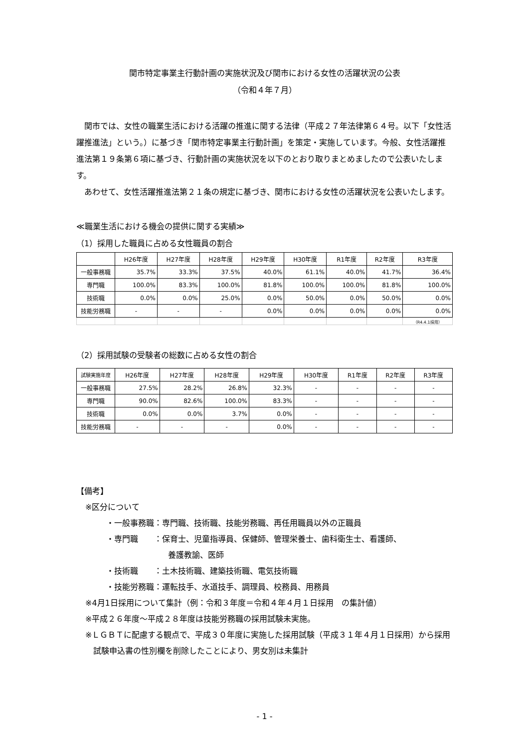関市特定事業主行動計画の実施状況及び関市における女性の活躍状況の公表
（令和４年７月）
関市では、女性の職業生活における活躍の推進に関する法律（平成２７年法律第６４号。以下「女性活躍推進法」という。）に基づき「関市特定事業主行動計画」を策定・実施しています。今般、女性活躍推進法第１９条第６項に基づき、行動計画の実施状況を以下のとおり取りまとめましたので公表いたします。
あわせて、女性活躍推進法第２１条の規定に基づき、関市における女性の活躍状況を公表いたします。
≪職業生活における機会の提供に関する実績≫
（1）採用した職員に占める女性職員の割合
| | H26年度 | H27年度 | H28年度 | H29年度 | H30年度 | R1年度 | R2年度 | R3年度 |
| --- | --- | --- | --- | --- | --- | --- | --- | --- |
| 一般事務職 | 35.7% | 33.3% | 37.5% | 40.0% | 61.1% | 40.0% | 41.7% | 36.4% |
| 専門職 | 100.0% | 83.3% | 100.0% | 81.8% | 100.0% | 100.0% | 81.8% | 100.0% |
| 技術職 | 0.0% | 0.0% | 25.0% | 0.0% | 50.0% | 0.0% | 50.0% | 0.0% |
| 技能労務職 | - | - | - | 0.0% | 0.0% | 0.0% | 0.0% | 0.0% |
| | | | | | | | | （R4.4.1採用） |
（2）採用試験の受験者の総数に占める女性の割合
| 試験実施年度 | H26年度 | H27年度 | H28年度 | H29年度 | H30年度 | R1年度 | R2年度 | R3年度 |
| --- | --- | --- | --- | --- | --- | --- | --- | --- |
| 一般事務職 | 27.5% | 28.2% | 26.8% | 32.3% | - | - | - | - |
| 専門職 | 90.0% | 82.6% | 100.0% | 83.3% | - | - | - | - |
| 技術職 | 0.0% | 0.0% | 3.7% | 0.0% | - | - | - | - |
| 技能労務職 | - | - | - | 0.0% | - | - | - | - |
【備考】
※区分について
・一般事務職：専門職、技術職、技能労務職、再任用職員以外の正職員
・専門職　　：保育士、児童指導員、保健師、管理栄養士、歯科衛生士、看護師、
養護教諭、医師
・技術職　　：土木技術職、建築技術職、電気技術職
・技能労務職：運転技手、水道技手、調理員、校務員、用務員
※4月1日採用について集計（例：令和３年度＝令和４年４月１日採用　の集計値）
※平成２６年度～平成２８年度は技能労務職の採用試験未実施。
※ＬＧＢＴに配慮する観点で、平成３０年度に実施した採用試験（平成３１年４月１日採用）から採用試験申込書の性別欄を削除したことにより、男女別は未集計
- 1 -